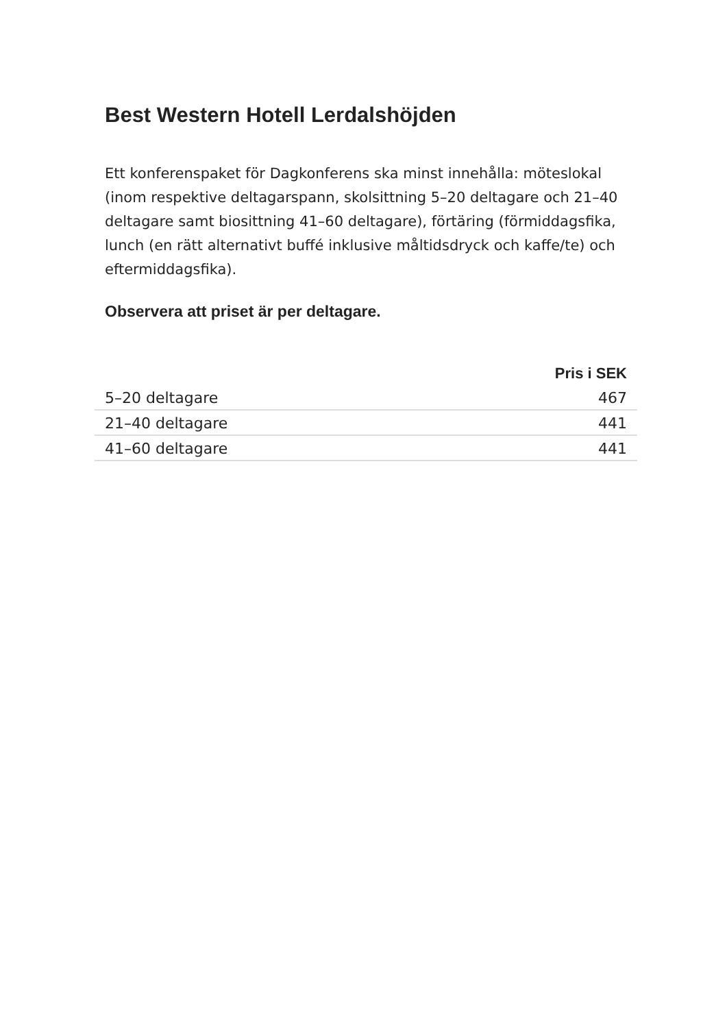Best Western Hotell Lerdalshöjden
Ett konferenspaket för Dagkonferens ska minst innehålla: möteslokal (inom respektive deltagarspann, skolsittning 5–20 deltagare och 21–40 deltagare samt biosittning 41–60 deltagare), förtäring (förmiddagsfika, lunch (en rätt alternativt buffé inklusive måltidsdryck och kaffe/te) och eftermiddagsfika).
Observera att priset är per deltagare.
| | Pris i SEK |
| --- | --- |
| 5–20 deltagare | 467 |
| 21–40 deltagare | 441 |
| 41–60 deltagare | 441 |